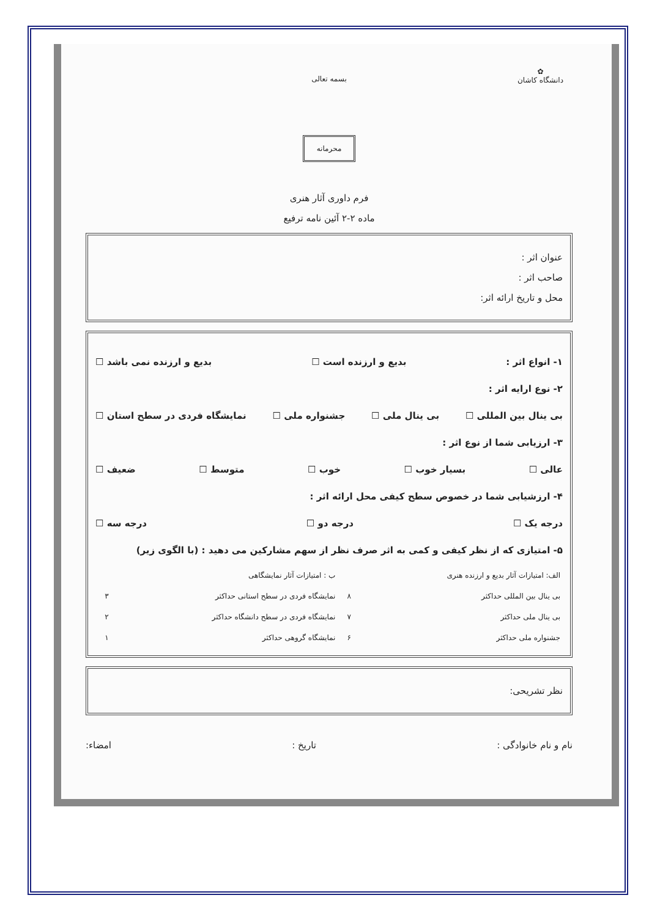✿
دانشگاه کاشان
بسمه تعالی
محرمانه
فرم داوری آثار هنری
ماده ۲-۲ آئین نامه ترفیع
عنوان اثر :
صاحب اثر :
محل و تاریخ ارائه اثر:
۱- انواع اثر : بدیع و ارزنده است ☐ بدیع و ارزنده نمی باشد ☐
۲- نوع ارایه اثر :
بی ینال بین المللی ☐ بی ینال ملی ☐ جشنواره ملی ☐ نمایشگاه فردی در سطح استان ☐
۳- ارزیابی شما از نوع اثر :
عالی ☐ بسیار خوب ☐ خوب ☐ متوسط ☐ ضعیف ☐
۴- ارزشیابی شما در خصوص سطح کیفی محل ارائه اثر :
درجه یک ☐ درجه دو ☐ درجه سه ☐
۵- امتیازی که از نظر کیفی و کمی به اثر صرف نظر از سهم مشارکین می دهید : (با الگوی زیر)
| الف: امتیازات آثار بدیع و ارزنده هنری | | ب : امتیازات آثار نمایشگاهی | |
| بی ینال بین المللی حداکثر | ۸ | نمایشگاه فردی در سطح استانی حداکثر | ۳ |
| بی ینال ملی حداکثر | ۷ | نمایشگاه فردی در سطح دانشگاه حداکثر | ۲ |
| جشنواره ملی حداکثر | ۶ | نمایشگاه گروهی حداکثر | ۱ |
نظر تشریحی:
نام و نام خانوادگی : تاریخ : امضاء: